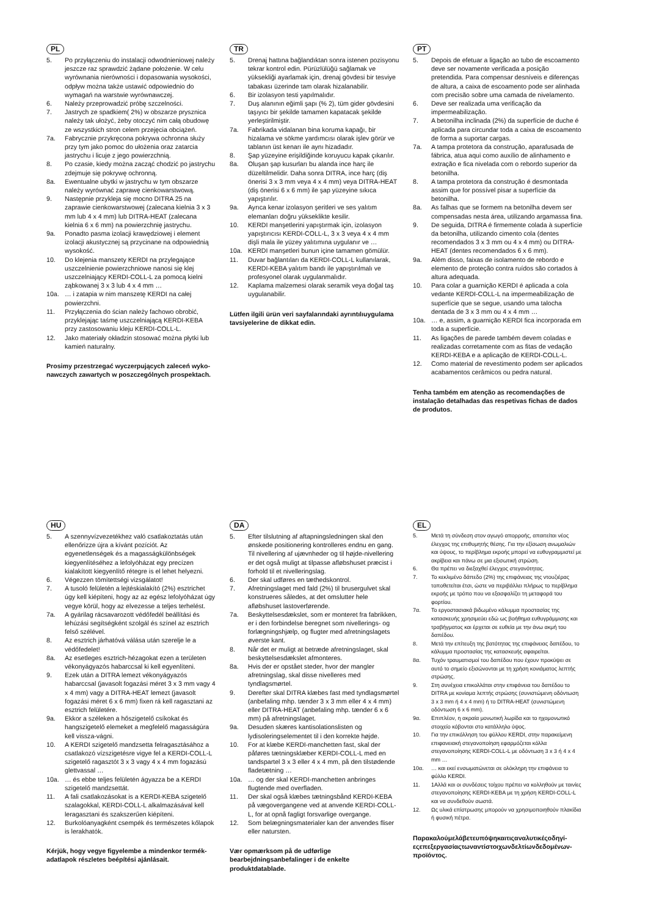PL
5. Po przyłączeniu do instalacji odwodnieniowej należy jeszcze raz sprawdzić żądane położenie. W celu wyrównania nierówności i dopasowania wysokości, odpływ można także ustawić odpowiednio do wymagań na warstwie wyrównawczej.
6. Należy przeprowadzić próbę szczelności.
7. Jastrych ze spadkiem( 2%) w obszarze prysznica należy tak ułożyć, żeby otoczyć nim całą obudowę ze wszystkich stron celem przejęcia obciążeń.
7a. Fabrycznie przykręcona pokrywa ochronna służy przy tym jako pomoc do ułożenia oraz zatarcia jastrychu i licuje z jego powierzchnią.
8. Po czasie, kiedy można zacząć chodzić po jastrychu zdejmuje się pokrywę ochronną.
8a. Ewentualne ubytki w jastrychu w tym obszarze należy wyrównać zaprawę cienkowarstwową.
9. Następnie przykleja się mocno DITRA 25 na zaprawie cienkowarstwowej (zalecana kielnia 3 x 3 mm lub 4 x 4 mm) lub DITRA-HEAT (zalecana kielnia 6 x 6 mm) na powierzchnię jastrychu.
9a. Ponadto pasma izolacji krawędziowej i element izolacji akustycznej są przycinane na odpowiednią wysokość.
10. Do klejenia manszety KERDI na przylegające uszczelnienie powierzchniowe nanosi się klej uszczelniający KERDI-COLL-L za pomocą kielni ząbkowanej 3 x 3 lub 4 x 4 mm …
10a. … i zatapia w nim manszetę KERDI na całej powierzchni.
11. Przyłączenia do ścian należy fachowo obrobić, przyklejając taśmę uszczelniającą KERDI-KEBA przy zastosowaniu kleju KERDI-COLL-L.
12. Jako materiały okładzin stosować można płytki lub kamień naturalny.
Prosimy przestrzegać wyczerpujących zaleceń wyko­nawczych zawartych w poszczególnych prospektach.
TR
5. Drenaj hattına bağlandıktan sonra istenen pozisyonu tekrar kontrol edin. Pürüzlülüğü sağlamak ve yüksekliği ayarlamak için, drenaj gövdesi bir tesviye tabakası üzerinde tam olarak hizalanabilir.
6. Bir izolasyon testi yapılmalıdır.
7. Duş alanının eğimli şapı (% 2), tüm gider gövdesini taşıyıcı bir şekilde tamamen kapatacak şekilde yerleştirilmiştir.
7a. Fabrikada vidalanan bina koruma kapağı, bir hizalama ve sökme yardımcısı olarak işlev görür ve tablanın üst kenarı ile aynı hizadadır.
8. Şap yüzeyine erişildiğinde koruyucu kapak çıkarılır.
8a. Oluşan şap kusurları bu alanda ince harç ile düzeltilmelidir. Daha sonra DITRA, ince harç (diş önerisi 3 x 3 mm veya 4 x 4 mm) veya DITRA-HEAT (diş önerisi 6 x 6 mm) ile şap yüzeyine sıkıca yapıştırılır.
9a. Ayrıca kenar izolasyon şeritleri ve ses yalıtım elemanları doğru yükseklikte kesilir.
10. KERDI manşetlerini yapıştırmak için, izolasyon yapıştırıcısı KERDI-COLL-L, 3 x 3 veya 4 x 4 mm dişli mala ile yüzey yalıtımına uygulanır ve …
10a. KERDI manşetleri bunun içine tamamen gömülür.
11. Duvar bağlantıları da KERDI-COLL-L kullanılarak, KERDI-KEBA yalıtım bandı ile yapıştırılmalı ve profesyonel olarak uygulanmalıdır.
12. Kaplama malzemesi olarak seramik veya doğal taş uygulanabilir.
Lütfen ilgili ürün veri sayfalarındaki ayrıntılıuygulama tavsiyelerine de dikkat edin.
PT
5. Depois de efetuar a ligação ao tubo de escoamento deve ser novamente verificada a posição pretendida. Para compensar desníveis e diferenças de altura, a caixa de escoamento pode ser alinhada com precisão sobre uma camada de nivelamento.
6. Deve ser realizada uma verificação da impermeabilização.
7. A betonilha inclinada (2%) da superfície de duche é aplicada para circundar toda a caixa de escoamento de forma a suportar cargas.
7a. A tampa protetora da construção, aparafusada de fábrica, atua aqui como auxílio de alinhamento e extração e fica nivelada com o rebordo superior da betonilha.
8. A tampa protetora da construção é desmontada assim que for possível pisar a superfície da betonilha.
8a. As falhas que se formem na betonilha devem ser compensadas nesta área, utilizando argamassa fina.
9. De seguida, DITRA é firmemente colada à superfície da betonilha, utilizando cimento cola (dentes recomenda­dos 3 x 3 mm ou 4 x 4 mm) ou DITRA-HEAT (dentes recomendados 6 x 6 mm).
9a. Além disso, faixas de isolamento de rebordo e elemento de proteção contra ruídos são cortados à altura adequa­da.
10. Para colar a guarnição KERDI é aplicada a cola vedante KERDI-COLL-L na impermeabilização de superfície que se segue, usando uma talocha dentada de 3 x 3 mm ou 4 x 4 mm …
10a. … e, assim, a guarnição KERDI fica incorporada em toda a superfície.
11. As ligações de parede também devem coladas e realizadas corretamente com as fitas de vedação KERDI-KEBA e a aplicação de KERDI-COLL-L.
12. Como material de revestimento podem ser aplicados acabamentos cerâmicos ou pedra natural.
Tenha também em atenção as recomendações de instalação detalhadas das respetivas fichas de dados de produtos.
HU
5. A szennyvízvezetékhez való csatlakoztatás után ellenőrizze újra a kívánt pozíciót. Az egyenetlenségek és a magasságkülönbségek kiegyenlítéséhez a lefolyóházat egy precízen kialakított kiegyenlítő rétegre is el lehet helyezni.
6. Végezzen tömítettségi vizsgálatot!
7. A tusoló felületén a lejtéskialakító (2%) esztrichet úgy kell kiépíteni, hogy az az egész lefolyóházat úgy vegye körül, hogy az elvezesse a teljes terhelést.
7a. A gyárilag rácsavarozott védőfedél beállítási és lehúzási segítségként szolgál és színel az esztrich felső szélével.
8. Az esztrich járhatóvá válása után szerelje le a védőfedelet!
8a. Az esetleges esztrich-hézagokat ezen a területen vékonyágyazós habarccsal ki kell egyenlíteni.
9. Ezek után a DITRA lemezt vékonyágyazós habarccsal (javasolt fogazási méret 3 x 3 mm vagy 4 x 4 mm) vagy a DITRA-HEAT lemezt (javasolt fogazási méret 6 x 6 mm) fixen rá kell ragasztani az esztrich felületére.
9a. Ekkor a széleken a hőszigetelő csíkokat és hangszigete­lő elemeket a megfelelő magasságúra kell vissza-vágni.
10. A KERDI szigetelő mandzsetta felragasztásához a csatlakozó vízszigetésre vigye fel a KERDI-COLL-L szigetelő ragasztót 3 x 3 vagy 4 x 4 mm fogazású glettvassal …
10a. … és ebbe teljes felületén ágyazza be a KERDI szigetelő mandzsettát.
11. A fali csatlakozásokat is a KERDI-KEBA szigetelő szalagokkal, KERDI-COLL-L alkalmazásával kell leragasztani és szakszerűen kiépíteni.
12. Burkolóanyagként csempék és természetes kőlapok is lerakhatók.
Kérjük, hogy vegye figyelembe a mindenkor ter­mék-adatlapok részletes beépítési ajánlásait.
DA
5. Efter tilslutning af aftapningsledningen skal den ønskede positionering kontrolleres endnu en gang. Til nivellering af ujævnheder og til højde-nivellering er det også muligt at tilpasse afløbshuset præcist i forhold til et nivelleringslag.
6. Der skal udføres en tæthedskontrol.
7. Afretningslaget med fald (2%) til brusergulvet skal konstrueres således, at det omslutter hele afløbshuset lastoverførende.
7a. Beskyttelsesdækslet, som er monteret fra fabrikken, er i den forbindelse beregnet som nivellerings- og forlægningshjælp, og flugter med afretningslagets øverste kant.
8. Når det er muligt at betræde afretningslaget, skal beskyttelsesdækslet afmonteres.
8a. Hvis der er opstået steder, hvor der mangler afretningslag, skal disse nivelleres med tyndlagsmørtel.
9. Derefter skal DITRA klæbes fast med tyndlagsmørtel (anbefaling mhp. tænder 3 x 3 mm eller 4 x 4 mm) eller DITRA-HEAT (anbefaling mhp. tænder 6 x 6 mm) på afretningslaget.
9a. Desuden skæres kantisolationslisten og lydisoleringsele­mentet til i den korrekte højde.
10. For at klæbe KERDI-manchetten fast, skal der påføres tætningsklæber KERDI-COLL-L med en tandspartel 3 x 3 eller 4 x 4 mm, på den tilstødende fladetætning …
10a. … og der skal KERDI-manchetten anbringes flugtende med overfladen.
11. Der skal også klæbes tætningsbånd KERDI-KEBA på vægovergangene ved at anvende KERDI-COLL-L, for at opnå fagligt forsvarlige overgange.
12. Som belægningsmaterialer kan der anvendes fliser eller natursten.
Vær opmærksom på de udførlige bearbejdningsanbefa­linger i de enkelte produktdatablade.
EL
5. Μετά τη σύνδεση στον αγωγό απορροής, απαιτείται νέος έλεγχος της επιθυμητής θέσης. Για την εξίσωση ανωμαλιών και ύψους, το περίβλημα εκροής μπορεί να ευθυγραμμιστεί με ακρίβεια και πάνω σε μια εξισωτική στρώση.
6. Θα πρέπει να διεξαχθεί έλεγχος στεγανότητας.
7. Το κεκλιμένο δάπεδο (2%) της επιφάνειας της ντουζιέρας τοποθετείται έτσι, ώστε να περιβάλλει πλήρως το περίβλημα εκροής με τρόπο που να εξασφαλίζει τη μεταφορά του φορτίου.
7α. Το εργοστασιακά βιδωμένο κάλυμμα προστασίας της κατασκευής χρησιμεύει εδώ ως βοήθημα ευθυγράμμισης και τραβήγματος και έρχεται σε ευθεία με την άνω ακμή του δαπέδου.
8. Μετά την επίτευξη της βατότητας της επιφάνειας δαπέδου, το κάλυμμα προστασίας της κατασκευής αφαιρείται.
8α. Τυχόν τραυματισμοί του δαπέδου που έχουν προκύψει σε αυτό το σημείο εξισώνονται με τη χρήση κονιάματος λεπτής στρώσης.
9. Στη συνέχεια επικολλάται στην επιφάνεια του δαπέδου το DITRA με κονίαμα λεπτής στρώσης (συνιστώμενη οδόντωση 3 x 3 mm ή 4 x 4 mm) ή το DITRA-HEAT (συνιστώμενη οδόντωση 6 x 6 mm).
9α. Επιπλέον, η ακραία μονωτική λωρίδα και το ηχομονωτικό στοιχείο κόβονται στο κατάλληλο ύψος.
10. Για την επικόλληση του φύλλου KERDI, στην παρακείμενη επιφανειακή στεγανοποίηση εφαρμόζεται κόλλα στεγανοποίησης KERDI-COLL-L με οδόντωση 3 x 3 ή 4 x 4 mm …
10α. … και εκεί ενσωματώνεται σε ολόκληρη την επιφάνεια το φύλλο KERDI.
11. 1Αλλά και οι συνδέσεις τοίχου πρέπει να κολληθούν με ταινίες στεγανοποίησης KERDI-KEBA με τη χρήση KERDI-COLL-L και να συνδεθούν σωστά.
12. Ως υλικά επίστρωσης μπορούν να χρησιμοποιηθούν πλακίδια ή φυσική πέτρα.
Παρακαλούμελάβετευπόψηκαιτιςαναλυτικέςοδηγί­εςεπεξεργασίαςτωναντίστοιχωνδελτίωνδεδομένων­προϊόντος.